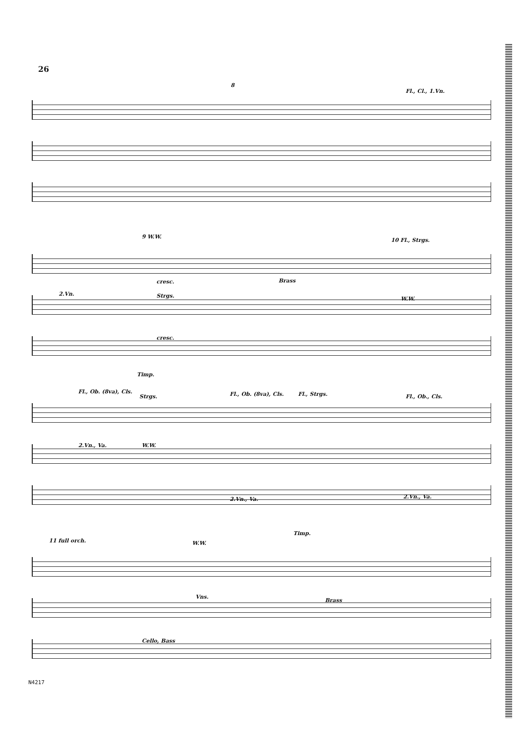26
8
Fl., Cl., 1.Vn.
9 W.W.
10 Fl., Strgs.
2.Vn.
cresc.
Strgs.
Brass
W.W.
cresc.
Timp.
Fl., Ob. (8va), Cls.
Strgs. Fl., Ob. (8va), Cls. Fl., Strgs. Fl., Ob., Cls.
2.Vn., Va. W.W.
2.Vn., Va. 2.Vn., Va.
Timp.
11 full orch. W.W.
Vns.
Brass
Cello, Bass
N4217